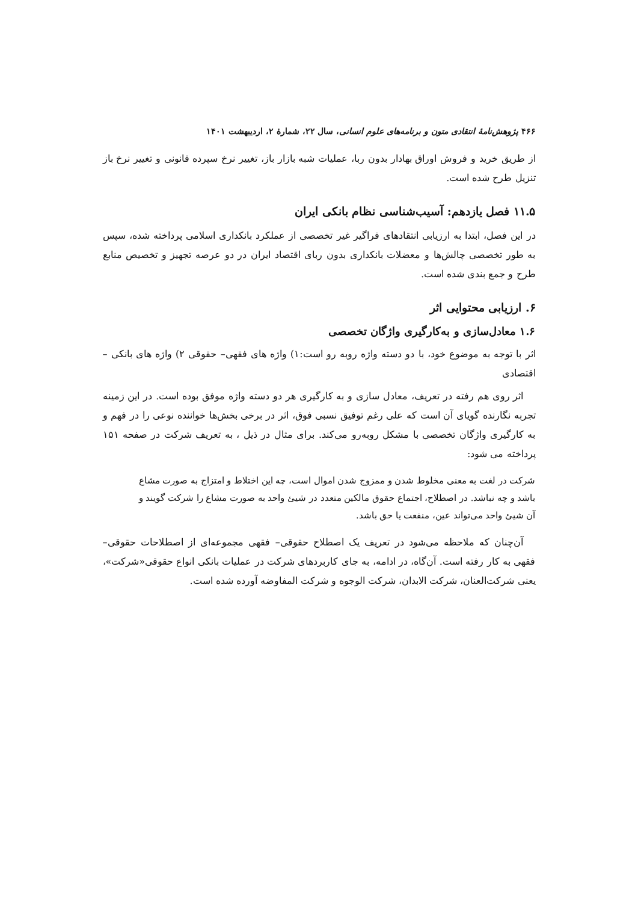۴۶۶ پژوهش‌نامهٔ انتقادی متون و برنامه‌های علوم انسانی، سال ۲۲، شمارهٔ ۲، اردیبهشت ۱۴۰۱
از طریق خرید و فروش اوراق بهادار بدون ربا، عملیات شبه بازار باز، تغییر نرخ سپرده قانونی و تغییر نرخ باز تنزیل طرح شده است.
۱۱.۵ فصل یازدهم: آسیب‌شناسی نظام بانکی ایران
در این فصل، ابتدا به ارزیابی انتقادهای فراگیر غیر تخصصی از عملکرد بانکداری اسلامی پرداخته شده، سپس به طور تخصصی چالش‌ها و معضلات بانکداری بدون ربای اقتصاد ایران در دو عرصه تجهیز و تخصیص منابع طرح و جمع بندی شده است.
۶. ارزیابی محتوایی اثر
۱.۶ معادل‌سازی و به‌کارگیری واژگان تخصصی
اثر با توجه به موضوع خود، با دو دسته واژه روبه رو است:۱) واژه های فقهی– حقوقی ۲) واژه های بانکی – اقتصادی
اثر روی هم رفته در تعریف، معادل سازی و به کارگیری هر دو دسته واژه موفق بوده است. در این زمینه تجربه نگارنده گویای آن است که علی رغم توفیق نسبی فوق، اثر در برخی بخش‌ها خواننده نوعی را در فهم و به کارگیری واژگان تخصصی با مشکل روبه‌رو می‌کند. برای مثال در ذیل ، به تعریف شرکت در صفحه ۱۵۱ پرداخته می شود:
شرکت در لغت به معنی مخلوط شدن و ممزوج شدن اموال است، چه این اختلاط و امتزاج به صورت مشاع باشد و چه نباشد. در اصطلاح، اجتماع حقوق مالکین متعدد در شیئ واحد به صورت مشاع را شرکت گویند و آن شیئ واحد می‌تواند عین، منفعت یا حق باشد.
آن‌چنان که ملاحظه می‌شود در تعریف یک اصطلاح حقوقی– فقهی مجموعه‌ای از اصطلاحات حقوقی– فقهی به کار رفته است. آن‌گاه، در ادامه، به جای کاربردهای شرکت در عملیات بانکی انواع حقوقی«شرکت»، یعنی شرکت‌العنان، شرکت الابدان، شرکت الوجوه و شرکت المفاوضه آورده شده است.